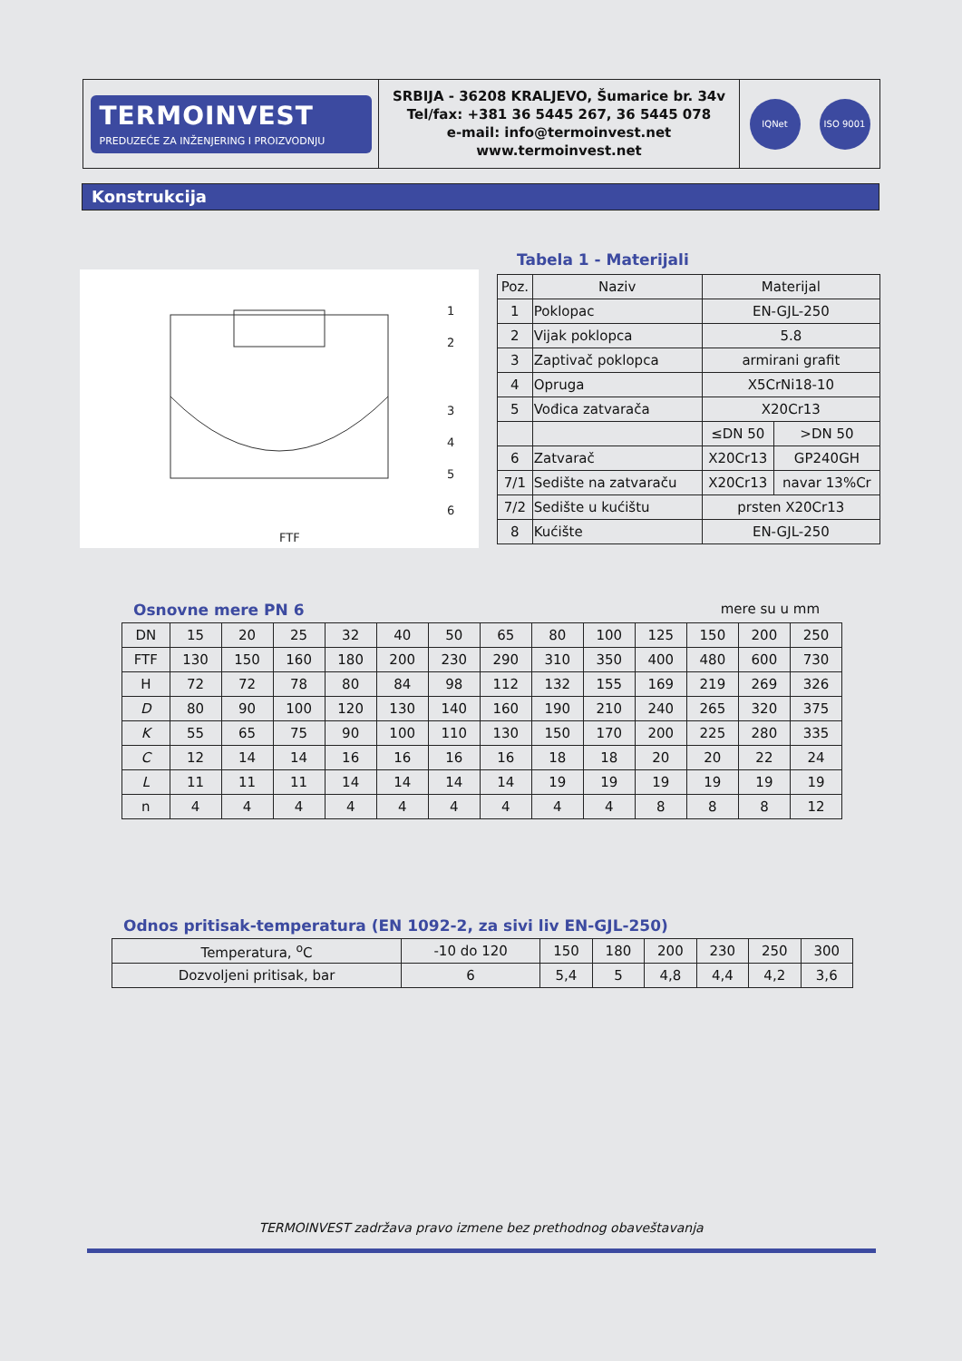TERMOINVEST
PREDUZEĆE ZA INŽENJERING I PROIZVODNJU
SRBIJA - 36208 KRALJEVO, Šumarice br. 34v
Tel/fax: +381 36 5445 267, 36 5445 078
e-mail: info@termoinvest.net
www.termoinvest.net
IQNet ISO 9001
Konstrukcija
1
2
3
4
5
6
FTF
Tabela 1 - Materijali
| Poz. | Naziv | Materijal | |
| 1 | Poklopac | EN-GJL-250 | |
| 2 | Vijak poklopca | 5.8 | |
| 3 | Zaptivač poklopca | armirani grafit | |
| 4 | Opruga | X5CrNi18-10 | |
| 5 | Vođica zatvarača | X20Cr13 | |
| | | ≤DN 50 | >DN 50 |
| 6 | Zatvarač | X20Cr13 | GP240GH |
| 7/1 | Sedište na zatvaraču | X20Cr13 | navar 13%Cr |
| 7/2 | Sedište u kućištu | prsten X20Cr13 | |
| 8 | Kućište | EN-GJL-250 | |
Osnovne mere PN 6 mere su u mm
| DN | 15 | 20 | 25 | 32 | 40 | 50 | 65 | 80 | 100 | 125 | 150 | 200 | 250 |
| FTF | 130 | 150 | 160 | 180 | 200 | 230 | 290 | 310 | 350 | 400 | 480 | 600 | 730 |
| H | 72 | 72 | 78 | 80 | 84 | 98 | 112 | 132 | 155 | 169 | 219 | 269 | 326 |
| D | 80 | 90 | 100 | 120 | 130 | 140 | 160 | 190 | 210 | 240 | 265 | 320 | 375 |
| K | 55 | 65 | 75 | 90 | 100 | 110 | 130 | 150 | 170 | 200 | 225 | 280 | 335 |
| C | 12 | 14 | 14 | 16 | 16 | 16 | 16 | 18 | 18 | 20 | 20 | 22 | 24 |
| L | 11 | 11 | 11 | 14 | 14 | 14 | 14 | 19 | 19 | 19 | 19 | 19 | 19 |
| n | 4 | 4 | 4 | 4 | 4 | 4 | 4 | 4 | 4 | 8 | 8 | 8 | 12 |
Odnos pritisak-temperatura (EN 1092-2, za sivi liv EN-GJL-250)
| Temperatura, <sup>o</sup>C | -10 do 120 | 150 | 180 | 200 | 230 | 250 | 300 |
| Dozvoljeni pritisak, bar | 6 | 5,4 | 5 | 4,8 | 4,4 | 4,2 | 3,6 |
TERMOINVEST zadržava pravo izmene bez prethodnog obaveštavanja